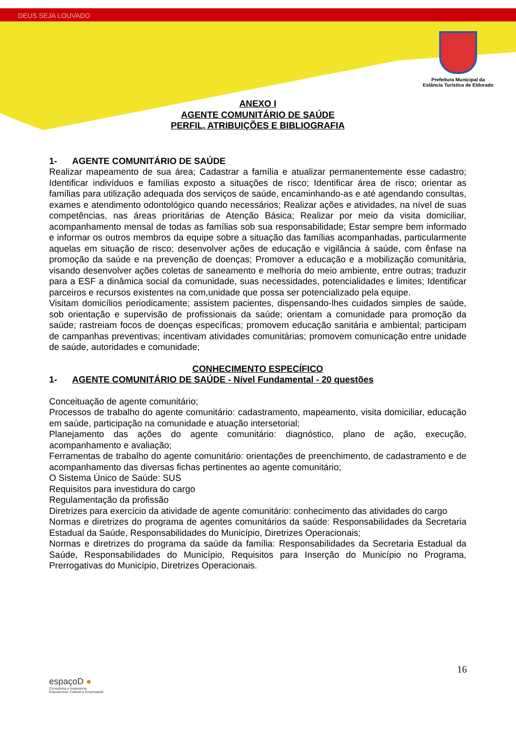DEUS SEJA LOUVADO
Prefeitura Municipal da
Estância Turística de Eldorado
ANEXO I
AGENTE COMUNITÁRIO DE SAÚDE
PERFIL, ATRIBUIÇÕES E BIBLIOGRAFIA
1- AGENTE COMUNITÁRIO DE SAÚDE
Realizar mapeamento de sua área; Cadastrar a família e atualizar permanentemente esse cadastro; Identificar indivíduos e famílias exposto a situações de risco; Identificar área de risco; orientar as famílias para utilização adequada dos serviços de saúde, encaminhando-as e até agendando consultas, exames e atendimento odontológico quando necessários; Realizar ações e atividades, na nível de suas competências, nas áreas prioritárias de Atenção Básica; Realizar por meio da visita domiciliar, acompanhamento mensal de todas as famílias sob sua responsabilidade; Estar sempre bem informado e informar os outros membros da equipe sobre a situação das famílias acompanhadas, particularmente aquelas em situação de risco; desenvolver ações de educação e vigilância à saúde, com ênfase na promoção da saúde e na prevenção de doenças; Promover a educação e a mobilização comunitária, visando desenvolver ações coletas de saneamento e melhoria do meio ambiente, entre outras; traduzir para a ESF a dinâmica social da comunidade, suas necessidades, potencialidades e limites; Identificar parceiros e recursos existentes na com,unidade que possa ser potencializado pela equipe.
Visitam domicílios periodicamente; assistem pacientes, dispensando-lhes cuidados simples de saúde, sob orientação e supervisão de profissionais da saúde; orientam a comunidade para promoção da saúde; rastreiam focos de doenças específicas; promovem educação sanitária e ambiental; participam de campanhas preventivas; incentivam atividades comunitárias; promovem comunicação entre unidade de saúde, autoridades e comunidade;
CONHECIMENTO ESPECÍFICO
1- AGENTE COMUNITÁRIO DE SAÚDE - Nível Fundamental - 20 questões
Conceituação de agente comunitário;
Processos de trabalho do agente comunitário: cadastramento, mapeamento, visita domiciliar, educação em saúde, participação na comunidade e atuação intersetorial;
Planejamento das ações do agente comunitário: diagnóstico, plano de ação, execução, acompanhamento e avaliação;
Ferramentas de trabalho do agente comunitário: orientações de preenchimento, de cadastramento e de acompanhamento das diversas fichas pertinentes ao agente comunitário;
O Sistema Único de Saúde: SUS
Requisitos para investidura do cargo
Regulamentação da profissão
Diretrizes para exercício da atividade de agente comunitário: conhecimento das atividades do cargo
Normas e diretrizes do programa de agentes comunitários da saúde: Responsabilidades da Secretaria Estadual da Saúde, Responsabilidades do Município, Diretrizes Operacionais;
Normas e diretrizes do programa da saúde da família: Responsabilidades da Secretaria Estadual da Saúde, Responsabilidades do Município, Requisitos para Inserção do Município no Programa, Prerrogativas do Município, Diretrizes Operacionais.
16
espaçoD ●
Consultoria e Assessoria
Educacional, Cultural e Empresarial